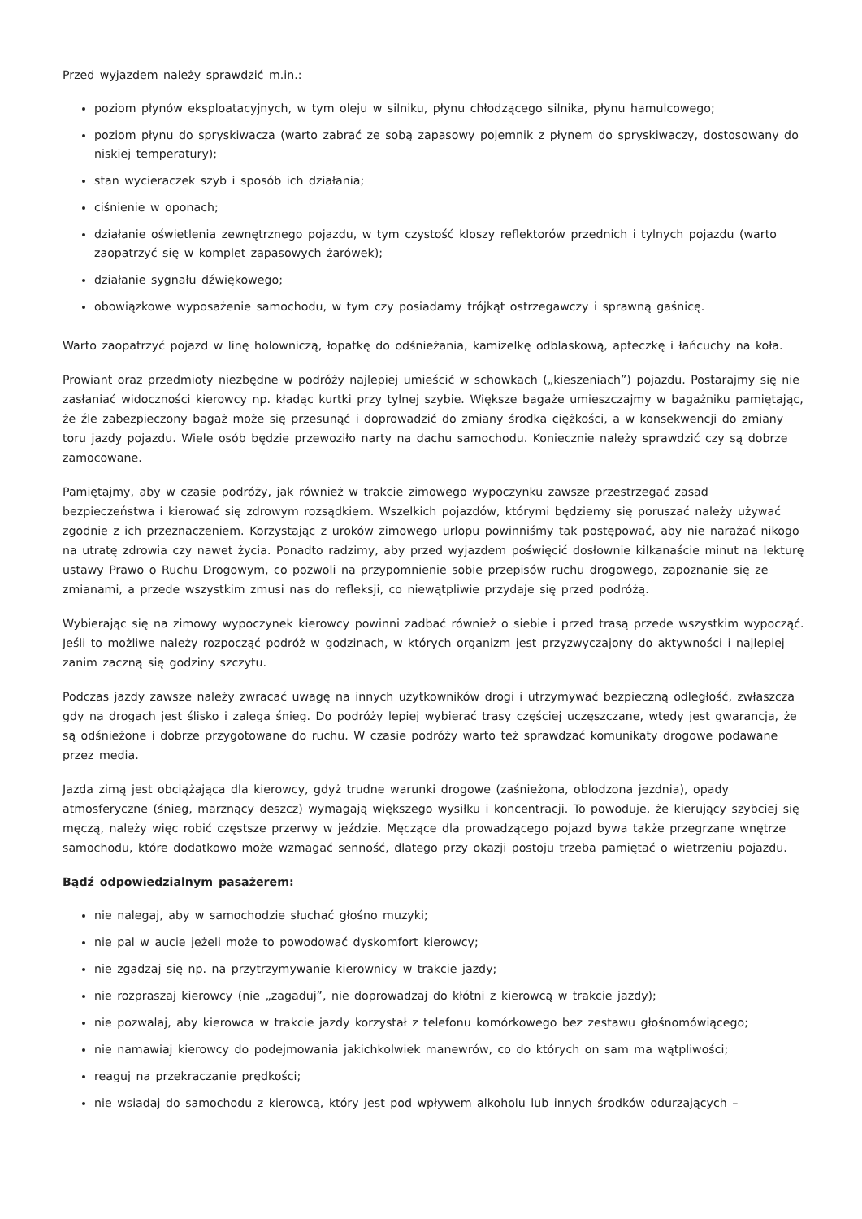Przed wyjazdem należy sprawdzić m.in.:
poziom płynów eksploatacyjnych, w tym oleju w silniku, płynu chłodzącego silnika, płynu hamulcowego;
poziom płynu do spryskiwacza (warto zabrać ze sobą zapasowy pojemnik z płynem do spryskiwaczy, dostosowany do niskiej temperatury);
stan wycieraczek szyb i sposób ich działania;
ciśnienie w oponach;
działanie oświetlenia zewnętrznego pojazdu, w tym czystość kloszy reflektorów przednich i tylnych pojazdu (warto zaopatrzyć się w komplet zapasowych żarówek);
działanie sygnału dźwiękowego;
obowiązkowe wyposażenie samochodu, w tym czy posiadamy trójkąt ostrzegawczy i sprawną gaśnicę.
Warto zaopatrzyć pojazd w linę holowniczą, łopatkę do odśnieżania, kamizelkę odblaskową, apteczkę i łańcuchy na koła.
Prowiant oraz przedmioty niezbędne w podróży najlepiej umieścić w schowkach („kieszeniach”) pojazdu. Postarajmy się nie zasłaniać widoczności kierowcy np. kładąc kurtki przy tylnej szybie. Większe bagaże umieszczajmy w bagażniku pamiętając, że źle zabezpieczony bagaż może się przesunąć i doprowadzić do zmiany środka ciężkości, a w konsekwencji do zmiany toru jazdy pojazdu. Wiele osób będzie przewoziło narty na dachu samochodu. Koniecznie należy sprawdzić czy są dobrze zamocowane.
Pamiętajmy, aby w czasie podróży, jak również w trakcie zimowego wypoczynku zawsze przestrzegać zasad bezpieczeństwa i kierować się zdrowym rozsądkiem. Wszelkich pojazdów, którymi będziemy się poruszać należy używać zgodnie z ich przeznaczeniem. Korzystając z uroków zimowego urlopu powinniśmy tak postępować, aby nie narażać nikogo na utratę zdrowia czy nawet życia. Ponadto radzimy, aby przed wyjazdem poświęcić dosłownie kilkanaście minut na lekturę ustawy Prawo o Ruchu Drogowym, co pozwoli na przypomnienie sobie przepisów ruchu drogowego, zapoznanie się ze zmianami, a przede wszystkim zmusi nas do refleksji, co niewątpliwie przydaje się przed podróżą.
Wybierając się na zimowy wypoczynek kierowcy powinni zadbać również o siebie i przed trasą przede wszystkim wypocząć. Jeśli to możliwe należy rozpocząć podróż w godzinach, w których organizm jest przyzwyczajony do aktywności i najlepiej zanim zaczną się godziny szczytu.
Podczas jazdy zawsze należy zwracać uwagę na innych użytkowników drogi i utrzymywać bezpieczną odległość, zwłaszcza gdy na drogach jest ślisko i zalega śnieg. Do podróży lepiej wybierać trasy częściej uczęszczane, wtedy jest gwarancja, że są odśnieżone i dobrze przygotowane do ruchu. W czasie podróży warto też sprawdzać komunikaty drogowe podawane przez media.
Jazda zimą jest obciążająca dla kierowcy, gdyż trudne warunki drogowe (zaśnieżona, oblodzona jezdnia), opady atmosferyczne (śnieg, marznący deszcz) wymagają większego wysiłku i koncentracji. To powoduje, że kierujący szybciej się męczą, należy więc robić częstsze przerwy w jeździe. Męczące dla prowadzącego pojazd bywa także przegrzane wnętrze samochodu, które dodatkowo może wzmagać senność, dlatego przy okazji postoju trzeba pamiętać o wietrzeniu pojazdu.
Bądź odpowiedzialnym pasażerem:
nie nalegaj, aby w samochodzie słuchać głośno muzyki;
nie pal w aucie jeżeli może to powodować dyskomfort kierowcy;
nie zgadzaj się np. na przytrzymywanie kierownicy w trakcie jazdy;
nie rozpraszaj kierowcy (nie „zagaduj”, nie doprowadzaj do kłótni z kierowcą w trakcie jazdy);
nie pozwalaj, aby kierowca w trakcie jazdy korzystał z telefonu komórkowego bez zestawu głośnomówiącego;
nie namawiaj kierowcy do podejmowania jakichkolwiek manewrów, co do których on sam ma wątpliwości;
reaguj na przekraczanie prędkości;
nie wsiadaj do samochodu z kierowcą, który jest pod wpływem alkoholu lub innych środków odurzających –